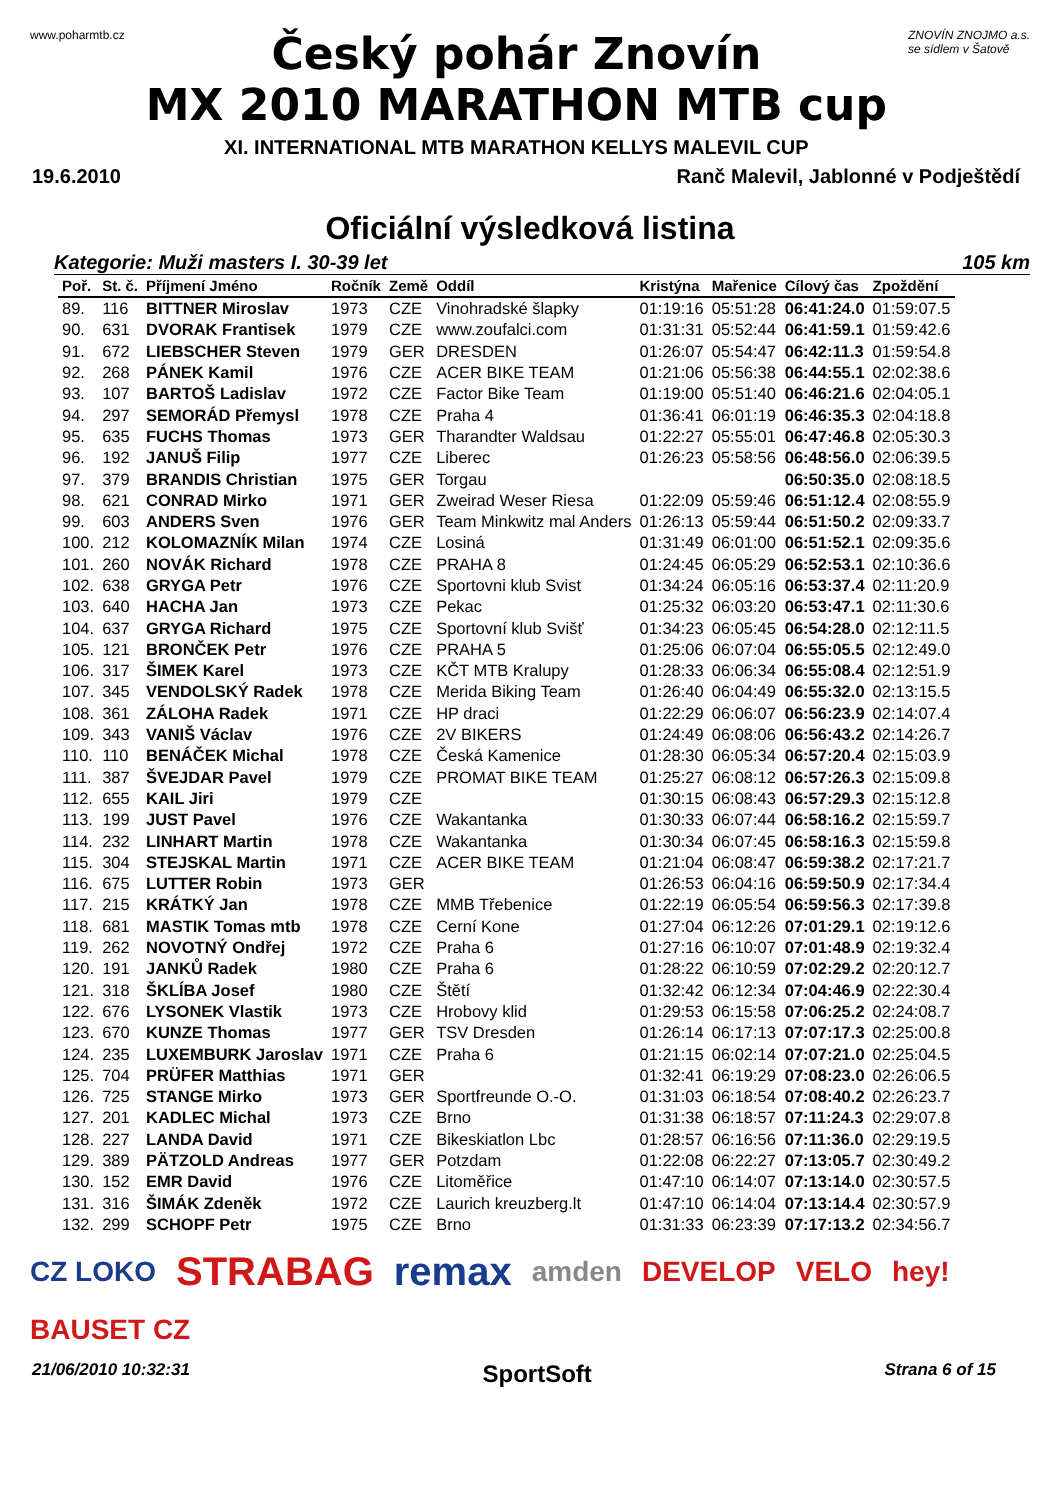www.poharmtb.cz
Český pohár Znovín
MX 2010 MARATHON MTB cup
XI. INTERNATIONAL MTB MARATHON KELLYS MALEVIL CUP
ZNOVÍN ZNOJMO a.s.
se sídlem v Šatově
19.6.2010 Ranč Malevil, Jablonné v Podještědí
Oficiální výsledková listina
Kategorie: Muži masters I. 30-39 let 105 km
| Poř. | St. č. | Příjmení Jméno | Ročník | Země | Oddíl | Kristýna | Mařenice | Cílový čas | Zpoždění |
| --- | --- | --- | --- | --- | --- | --- | --- | --- | --- |
| 89. | 116 | BITTNER Miroslav | 1973 | CZE | Vinohradské šlapky | 01:19:16 | 05:51:28 | 06:41:24.0 | 01:59:07.5 |
| 90. | 631 | DVORAK Frantisek | 1979 | CZE | www.zoufalci.com | 01:31:31 | 05:52:44 | 06:41:59.1 | 01:59:42.6 |
| 91. | 672 | LIEBSCHER Steven | 1979 | GER | DRESDEN | 01:26:07 | 05:54:47 | 06:42:11.3 | 01:59:54.8 |
| 92. | 268 | PÁNEK Kamil | 1976 | CZE | ACER BIKE TEAM | 01:21:06 | 05:56:38 | 06:44:55.1 | 02:02:38.6 |
| 93. | 107 | BARTOŠ Ladislav | 1972 | CZE | Factor Bike Team | 01:19:00 | 05:51:40 | 06:46:21.6 | 02:04:05.1 |
| 94. | 297 | SEMORÁD Přemysl | 1978 | CZE | Praha 4 | 01:36:41 | 06:01:19 | 06:46:35.3 | 02:04:18.8 |
| 95. | 635 | FUCHS Thomas | 1973 | GER | Tharandter Waldsau | 01:22:27 | 05:55:01 | 06:47:46.8 | 02:05:30.3 |
| 96. | 192 | JANUŠ Filip | 1977 | CZE | Liberec | 01:26:23 | 05:58:56 | 06:48:56.0 | 02:06:39.5 |
| 97. | 379 | BRANDIS Christian | 1975 | GER | Torgau | | | 06:50:35.0 | 02:08:18.5 |
| 98. | 621 | CONRAD Mirko | 1971 | GER | Zweirad Weser Riesa | 01:22:09 | 05:59:46 | 06:51:12.4 | 02:08:55.9 |
| 99. | 603 | ANDERS Sven | 1976 | GER | Team Minkwitz mal Anders | 01:26:13 | 05:59:44 | 06:51:50.2 | 02:09:33.7 |
| 100. | 212 | KOLOMAZNÍK Milan | 1974 | CZE | Losiná | 01:31:49 | 06:01:00 | 06:51:52.1 | 02:09:35.6 |
| 101. | 260 | NOVÁK Richard | 1978 | CZE | PRAHA 8 | 01:24:45 | 06:05:29 | 06:52:53.1 | 02:10:36.6 |
| 102. | 638 | GRYGA Petr | 1976 | CZE | Sportovni klub Svist | 01:34:24 | 06:05:16 | 06:53:37.4 | 02:11:20.9 |
| 103. | 640 | HACHA Jan | 1973 | CZE | Pekac | 01:25:32 | 06:03:20 | 06:53:47.1 | 02:11:30.6 |
| 104. | 637 | GRYGA Richard | 1975 | CZE | Sportovní klub Svišť | 01:34:23 | 06:05:45 | 06:54:28.0 | 02:12:11.5 |
| 105. | 121 | BRONČEK Petr | 1976 | CZE | PRAHA 5 | 01:25:06 | 06:07:04 | 06:55:05.5 | 02:12:49.0 |
| 106. | 317 | ŠIMEK Karel | 1973 | CZE | KČT MTB Kralupy | 01:28:33 | 06:06:34 | 06:55:08.4 | 02:12:51.9 |
| 107. | 345 | VENDOLSKÝ Radek | 1978 | CZE | Merida Biking Team | 01:26:40 | 06:04:49 | 06:55:32.0 | 02:13:15.5 |
| 108. | 361 | ZÁLOHA Radek | 1971 | CZE | HP draci | 01:22:29 | 06:06:07 | 06:56:23.9 | 02:14:07.4 |
| 109. | 343 | VANIŠ Václav | 1976 | CZE | 2V BIKERS | 01:24:49 | 06:08:06 | 06:56:43.2 | 02:14:26.7 |
| 110. | 110 | BENÁČEK Michal | 1978 | CZE | Česká Kamenice | 01:28:30 | 06:05:34 | 06:57:20.4 | 02:15:03.9 |
| 111. | 387 | ŠVEJDAR Pavel | 1979 | CZE | PROMAT BIKE TEAM | 01:25:27 | 06:08:12 | 06:57:26.3 | 02:15:09.8 |
| 112. | 655 | KAIL Jiri | 1979 | CZE | | 01:30:15 | 06:08:43 | 06:57:29.3 | 02:15:12.8 |
| 113. | 199 | JUST Pavel | 1976 | CZE | Wakantanka | 01:30:33 | 06:07:44 | 06:58:16.2 | 02:15:59.7 |
| 114. | 232 | LINHART Martin | 1978 | CZE | Wakantanka | 01:30:34 | 06:07:45 | 06:58:16.3 | 02:15:59.8 |
| 115. | 304 | STEJSKAL Martin | 1971 | CZE | ACER BIKE TEAM | 01:21:04 | 06:08:47 | 06:59:38.2 | 02:17:21.7 |
| 116. | 675 | LUTTER Robin | 1973 | GER | | 01:26:53 | 06:04:16 | 06:59:50.9 | 02:17:34.4 |
| 117. | 215 | KRÁTKÝ Jan | 1978 | CZE | MMB Třebenice | 01:22:19 | 06:05:54 | 06:59:56.3 | 02:17:39.8 |
| 118. | 681 | MASTIK Tomas mtb | 1978 | CZE | Cerní Kone | 01:27:04 | 06:12:26 | 07:01:29.1 | 02:19:12.6 |
| 119. | 262 | NOVOTNÝ Ondřej | 1972 | CZE | Praha 6 | 01:27:16 | 06:10:07 | 07:01:48.9 | 02:19:32.4 |
| 120. | 191 | JANKŮ Radek | 1980 | CZE | Praha 6 | 01:28:22 | 06:10:59 | 07:02:29.2 | 02:20:12.7 |
| 121. | 318 | ŠKLÍBA Josef | 1980 | CZE | Štětí | 01:32:42 | 06:12:34 | 07:04:46.9 | 02:22:30.4 |
| 122. | 676 | LYSONEK Vlastik | 1973 | CZE | Hrobovy klid | 01:29:53 | 06:15:58 | 07:06:25.2 | 02:24:08.7 |
| 123. | 670 | KUNZE Thomas | 1977 | GER | TSV Dresden | 01:26:14 | 06:17:13 | 07:07:17.3 | 02:25:00.8 |
| 124. | 235 | LUXEMBURK Jaroslav | 1971 | CZE | Praha 6 | 01:21:15 | 06:02:14 | 07:07:21.0 | 02:25:04.5 |
| 125. | 704 | PRÜFER Matthias | 1971 | GER | | 01:32:41 | 06:19:29 | 07:08:23.0 | 02:26:06.5 |
| 126. | 725 | STANGE Mirko | 1973 | GER | Sportfreunde O.-O. | 01:31:03 | 06:18:54 | 07:08:40.2 | 02:26:23.7 |
| 127. | 201 | KADLEC Michal | 1973 | CZE | Brno | 01:31:38 | 06:18:57 | 07:11:24.3 | 02:29:07.8 |
| 128. | 227 | LANDA David | 1971 | CZE | Bikeskiatlon Lbc | 01:28:57 | 06:16:56 | 07:11:36.0 | 02:29:19.5 |
| 129. | 389 | PÄTZOLD Andreas | 1977 | GER | Potzdam | 01:22:08 | 06:22:27 | 07:13:05.7 | 02:30:49.2 |
| 130. | 152 | EMR David | 1976 | CZE | Litoměřice | 01:47:10 | 06:14:07 | 07:13:14.0 | 02:30:57.5 |
| 131. | 316 | ŠIMÁK Zdeněk | 1972 | CZE | Laurich kreuzberg.lt | 01:47:10 | 06:14:04 | 07:13:14.4 | 02:30:57.9 |
| 132. | 299 | SCHOPF Petr | 1975 | CZE | Brno | 01:31:33 | 06:23:39 | 07:17:13.2 | 02:34:56.7 |
CZ LOKO STRABAG remax amden DEVELOP VELO hey! BAUSET CZ
21/06/2010 10:32:31 SportSoft Strana 6 of 15